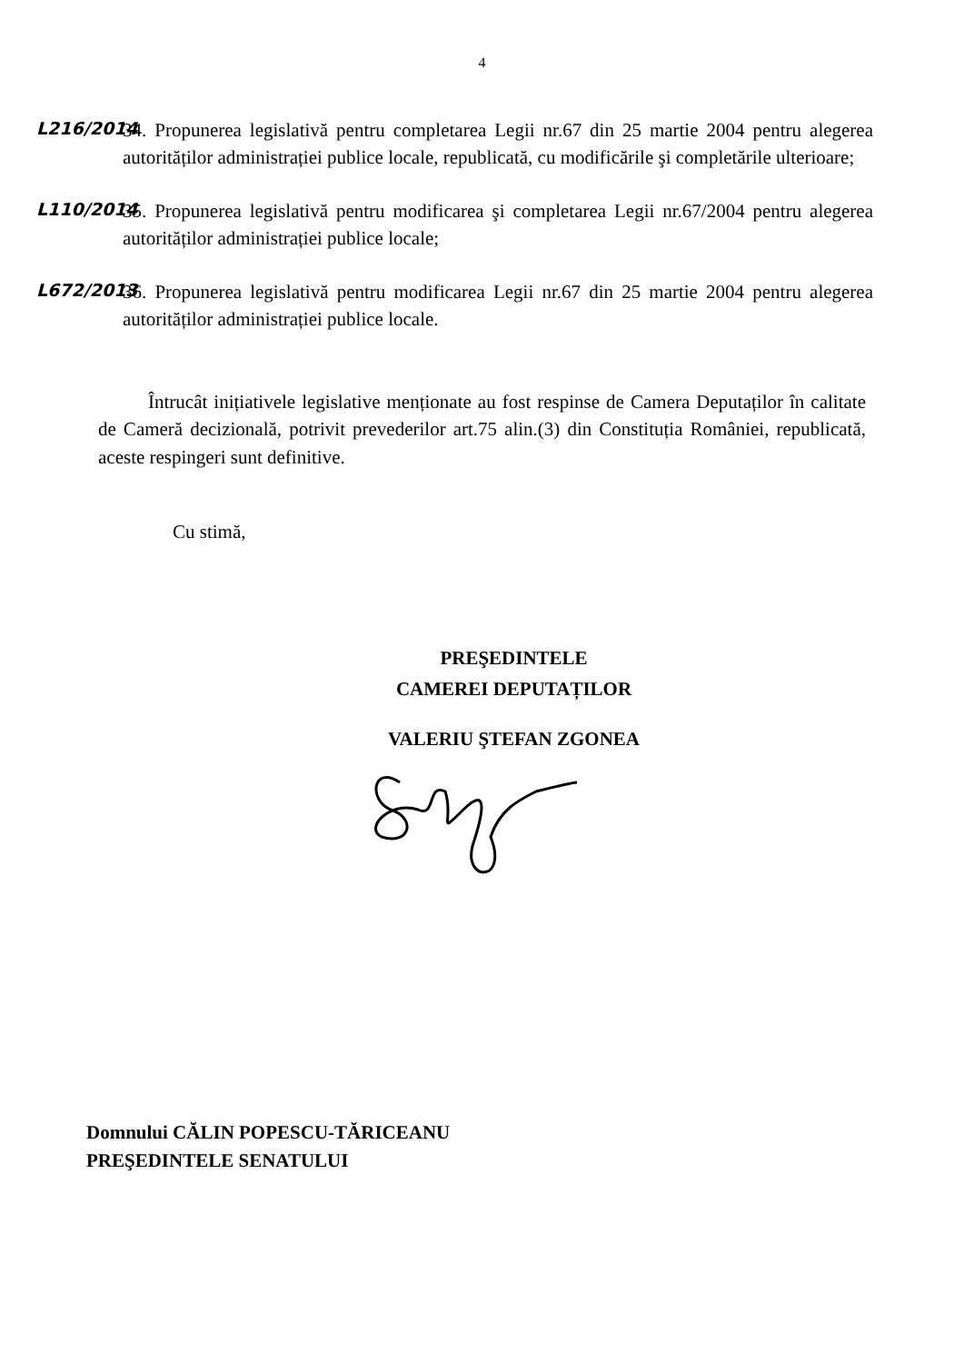4
L216/2014
34. Propunerea legislativă pentru completarea Legii nr.67 din 25 martie 2004 pentru alegerea autorităților administrației publice locale, republicată, cu modificările şi completările ulterioare;
L110/2014
35. Propunerea legislativă pentru modificarea şi completarea Legii nr.67/2004 pentru alegerea autorităților administrației publice locale;
L672/2013
36. Propunerea legislativă pentru modificarea Legii nr.67 din 25 martie 2004 pentru alegerea autorităților administrației publice locale.
Întrucât inițiativele legislative menționate au fost respinse de Camera Deputaților în calitate de Cameră decizională, potrivit prevederilor art.75 alin.(3) din Constituția României, republicată, aceste respingeri sunt definitive.
Cu stimă,
PREŞEDINTELE
CAMEREI DEPUTAȚILOR
VALERIU ŞTEFAN ZGONEA
Domnului CĂLIN POPESCU-TĂRICEANU
PREŞEDINTELE SENATULUI